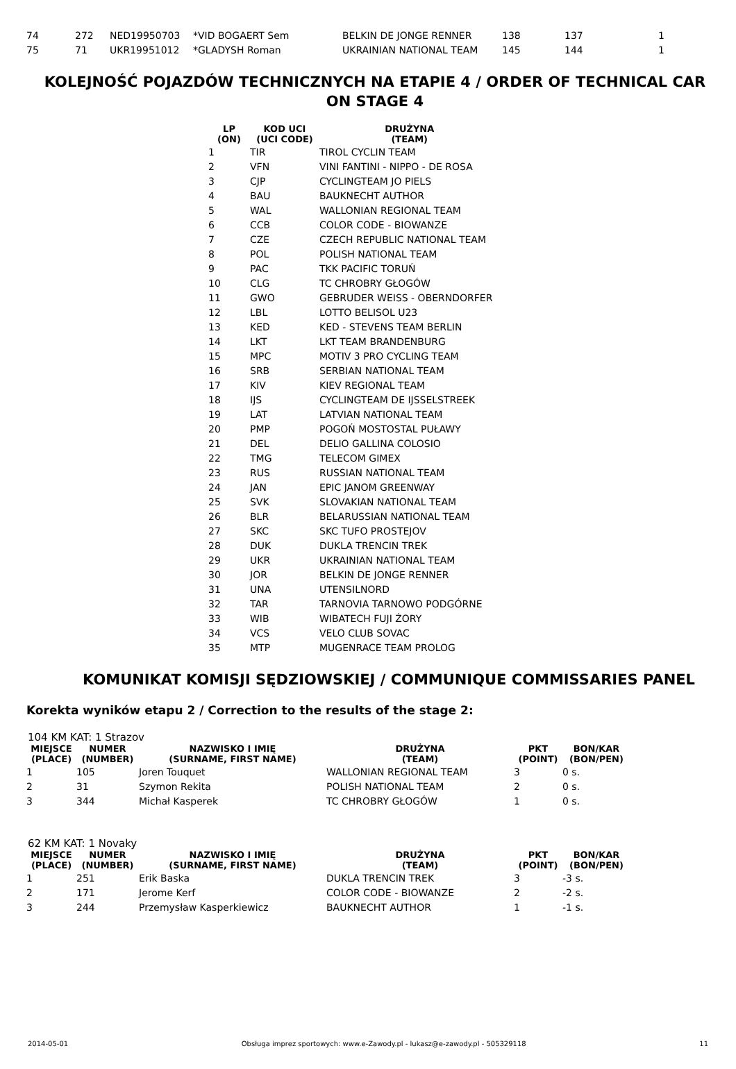| 74 | 272 | NED19950703 | *VID BOGAERT Sem | BELKIN DE JONGE RENNER | 138 | 137 | 1 |
| 75 | 71 | UKR19951012 | *GLADYSH Roman | UKRAINIAN NATIONAL TEAM | 145 | 144 | 1 |
KOLEJNOŚĆ POJAZDÓW TECHNICZNYCH NA ETAPIE 4 / ORDER OF TECHNICAL CAR ON STAGE 4
| LP (ON) | KOD UCI (UCI CODE) | DRUŻYNA (TEAM) |
| --- | --- | --- |
| 1 | TIR | TIROL CYCLIN TEAM |
| 2 | VFN | VINI FANTINI - NIPPO - DE ROSA |
| 3 | CJP | CYCLINGTEAM JO PIELS |
| 4 | BAU | BAUKNECHT AUTHOR |
| 5 | WAL | WALLONIAN REGIONAL TEAM |
| 6 | CCB | COLOR CODE - BIOWANZE |
| 7 | CZE | CZECH REPUBLIC NATIONAL TEAM |
| 8 | POL | POLISH NATIONAL TEAM |
| 9 | PAC | TKK PACIFIC TORUŃ |
| 10 | CLG | TC CHROBRY GŁOGÓW |
| 11 | GWO | GEBRUDER WEISS - OBERNDORFER |
| 12 | LBL | LOTTO BELISOL U23 |
| 13 | KED | KED - STEVENS TEAM BERLIN |
| 14 | LKT | LKT TEAM BRANDENBURG |
| 15 | MPC | MOTIV 3 PRO CYCLING TEAM |
| 16 | SRB | SERBIAN NATIONAL TEAM |
| 17 | KIV | KIEV REGIONAL TEAM |
| 18 | IJS | CYCLINGTEAM DE IJSSELSTREEK |
| 19 | LAT | LATVIAN NATIONAL TEAM |
| 20 | PMP | POGOŃ MOSTOSTAL PUŁAWY |
| 21 | DEL | DELIO GALLINA COLOSIO |
| 22 | TMG | TELECOM GIMEX |
| 23 | RUS | RUSSIAN NATIONAL TEAM |
| 24 | JAN | EPIC JANOM GREENWAY |
| 25 | SVK | SLOVAKIAN NATIONAL TEAM |
| 26 | BLR | BELARUSSIAN NATIONAL TEAM |
| 27 | SKC | SKC TUFO PROSTEJOV |
| 28 | DUK | DUKLA TRENCIN TREK |
| 29 | UKR | UKRAINIAN NATIONAL TEAM |
| 30 | JOR | BELKIN DE JONGE RENNER |
| 31 | UNA | UTENSILNORD |
| 32 | TAR | TARNOVIA TARNOWO PODGÓRNE |
| 33 | WIB | WIBATECH FUJI ŻORY |
| 34 | VCS | VELO CLUB SOVAC |
| 35 | MTP | MUGENRACE TEAM PROLOG |
KOMUNIKAT KOMISJI SĘDZIOWSKIEJ / COMMUNIQUE COMMISSARIES PANEL
Korekta wyników etapu 2 / Correction to the results of the stage 2:
104 KM KAT: 1 Strazov
| MIEJSCE (PLACE) | NUMER (NUMBER) | NAZWISKO I IMIĘ (SURNAME, FIRST NAME) | DRUŻYNA (TEAM) | PKT (POINT) | BON/KAR (BON/PEN) |
| --- | --- | --- | --- | --- | --- |
| 1 | 105 | Joren Touquet | WALLONIAN REGIONAL TEAM | 3 | 0 s. |
| 2 | 31 | Szymon Rekita | POLISH NATIONAL TEAM | 2 | 0 s. |
| 3 | 344 | Michał Kasperek | TC CHROBRY GŁOGÓW | 1 | 0 s. |
62 KM KAT: 1 Novaky
| MIEJSCE (PLACE) | NUMER (NUMBER) | NAZWISKO I IMIĘ (SURNAME, FIRST NAME) | DRUŻYNA (TEAM) | PKT (POINT) | BON/KAR (BON/PEN) |
| --- | --- | --- | --- | --- | --- |
| 1 | 251 | Erik Baska | DUKLA TRENCIN TREK | 3 | -3 s. |
| 2 | 171 | Jerome Kerf | COLOR CODE - BIOWANZE | 2 | -2 s. |
| 3 | 244 | Przemysław Kasperkiewicz | BAUKNECHT AUTHOR | 1 | -1 s. |
2014-05-01 Obsługa imprez sportowych: www.e-Zawody.pl - lukasz@e-zawody.pl - 505329118 11